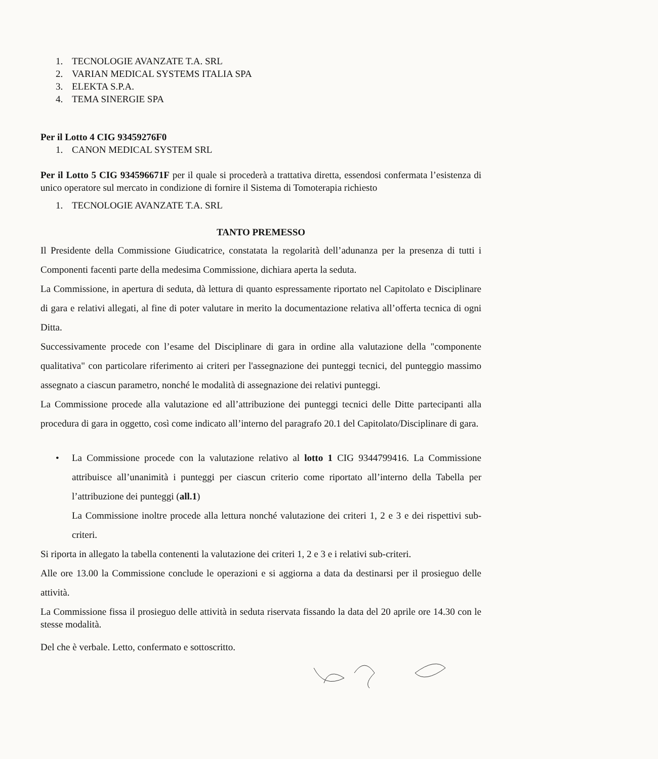1. TECNOLOGIE AVANZATE T.A. SRL
2. VARIAN MEDICAL SYSTEMS ITALIA SPA
3. ELEKTA S.P.A.
4. TEMA SINERGIE SPA
Per il Lotto 4 CIG 93459276F0
1. CANON MEDICAL SYSTEM SRL
Per il Lotto 5 CIG 934596671F per il quale si procederà a trattativa diretta, essendosi confermata l’esistenza di unico operatore sul mercato in condizione di fornire il Sistema di Tomoterapia richiesto
1. TECNOLOGIE AVANZATE T.A. SRL
TANTO PREMESSO
Il Presidente della Commissione Giudicatrice, constatata la regolarità dell’adunanza per la presenza di tutti i Componenti facenti parte della medesima Commissione, dichiara aperta la seduta.
La Commissione, in apertura di seduta, dà lettura di quanto espressamente riportato nel Capitolato e Disciplinare di gara e relativi allegati, al fine di poter valutare in merito la documentazione relativa all’offerta tecnica di ogni Ditta.
Successivamente procede con l’esame del Disciplinare di gara in ordine alla valutazione della "componente qualitativa" con particolare riferimento ai criteri per l'assegnazione dei punteggi tecnici, del punteggio massimo assegnato a ciascun parametro, nonché le modalità di assegnazione dei relativi punteggi.
La Commissione procede alla valutazione ed all’attribuzione dei punteggi tecnici delle Ditte partecipanti alla procedura di gara in oggetto, così come indicato all’interno del paragrafo 20.1 del Capitolato/Disciplinare di gara.
• La Commissione procede con la valutazione relativo al lotto 1 CIG 9344799416. La Commissione attribuisce all’unanimità i punteggi per ciascun criterio come riportato all’interno della Tabella per l’attribuzione dei punteggi (all.1)
La Commissione inoltre procede alla lettura nonché valutazione dei criteri 1, 2 e 3 e dei rispettivi sub-criteri.
Si riporta in allegato la tabella contenenti la valutazione dei criteri 1, 2 e 3 e i relativi sub-criteri.
Alle ore 13.00 la Commissione conclude le operazioni e si aggiorna a data da destinarsi per il prosieguo delle attività.
La Commissione fissa il prosieguo delle attività in seduta riservata fissando la data del 20 aprile ore 14.30 con le stesse modalità.
Del che è verbale. Letto, confermato e sottoscritto.